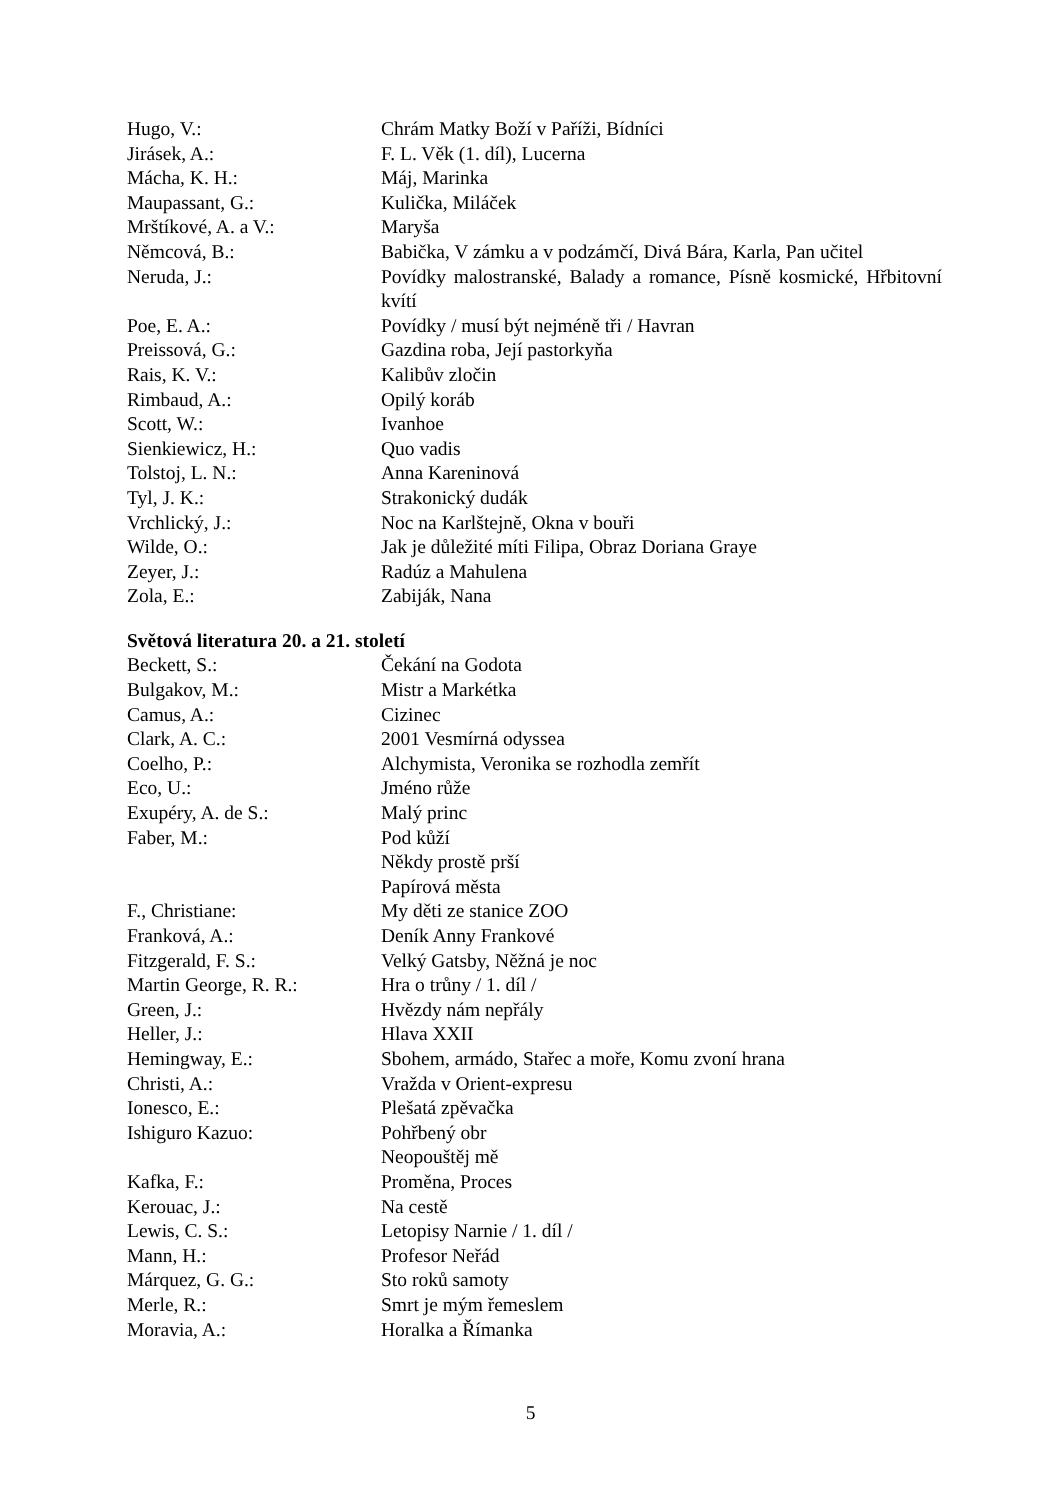Hugo, V.: Chrám Matky Boží v Paříži, Bídníci
Jirásek, A.: F. L. Věk (1. díl), Lucerna
Mácha, K. H.: Máj, Marinka
Maupassant, G.: Kulička, Miláček
Mrštíkové, A. a V.: Maryša
Němcová, B.: Babička, V zámku a v podzámčí, Divá Bára, Karla, Pan učitel
Neruda, J.: Povídky malostranské, Balady a romance, Písně kosmické, Hřbitovní kvítí
Poe, E. A.: Povídky / musí být nejméně tři / Havran
Preissová, G.: Gazdina roba, Její pastorkyňa
Rais, K. V.: Kalibův zločin
Rimbaud, A.: Opilý koráb
Scott, W.: Ivanhoe
Sienkiewicz, H.: Quo vadis
Tolstoj, L. N.: Anna Kareninová
Tyl, J. K.: Strakonický dudák
Vrchlický, J.: Noc na Karlštejně, Okna v bouři
Wilde, O.: Jak je důležité míti Filipa, Obraz Doriana Graye
Zeyer, J.: Radúz a Mahulena
Zola, E.: Zabiják, Nana
Světová literatura 20. a 21. století
Beckett, S.: Čekání na Godota
Bulgakov, M.: Mistr a Markétka
Camus, A.: Cizinec
Clark, A. C.: 2001 Vesmírná odyssea
Coelho, P.: Alchymista, Veronika se rozhodla zemřít
Eco, U.: Jméno růže
Exupéry, A. de S.: Malý princ
Faber, M.: Pod kůží
Někdy prostě prší
Papírová města
F., Christiane: My děti ze stanice ZOO
Franková, A.: Deník Anny Frankové
Fitzgerald, F. S.: Velký Gatsby, Něžná je noc
Martin George, R. R.: Hra o trůny / 1. díl /
Green, J.: Hvězdy nám nepřály
Heller, J.: Hlava XXII
Hemingway, E.: Sbohem, armádo, Stařec a moře, Komu zvoní hrana
Christi, A.: Vražda v Orient-expresu
Ionesco, E.: Plešatá zpěvačka
Ishiguro Kazuo: Pohřbený obr
Neopouštěj mě
Kafka, F.: Proměna, Proces
Kerouac, J.: Na cestě
Lewis, C. S.: Letopisy Narnie / 1. díl /
Mann, H.: Profesor Neřád
Márquez, G. G.: Sto roků samoty
Merle, R.: Smrt je mým řemeslem
Moravia, A.: Horalka a Římanka
5